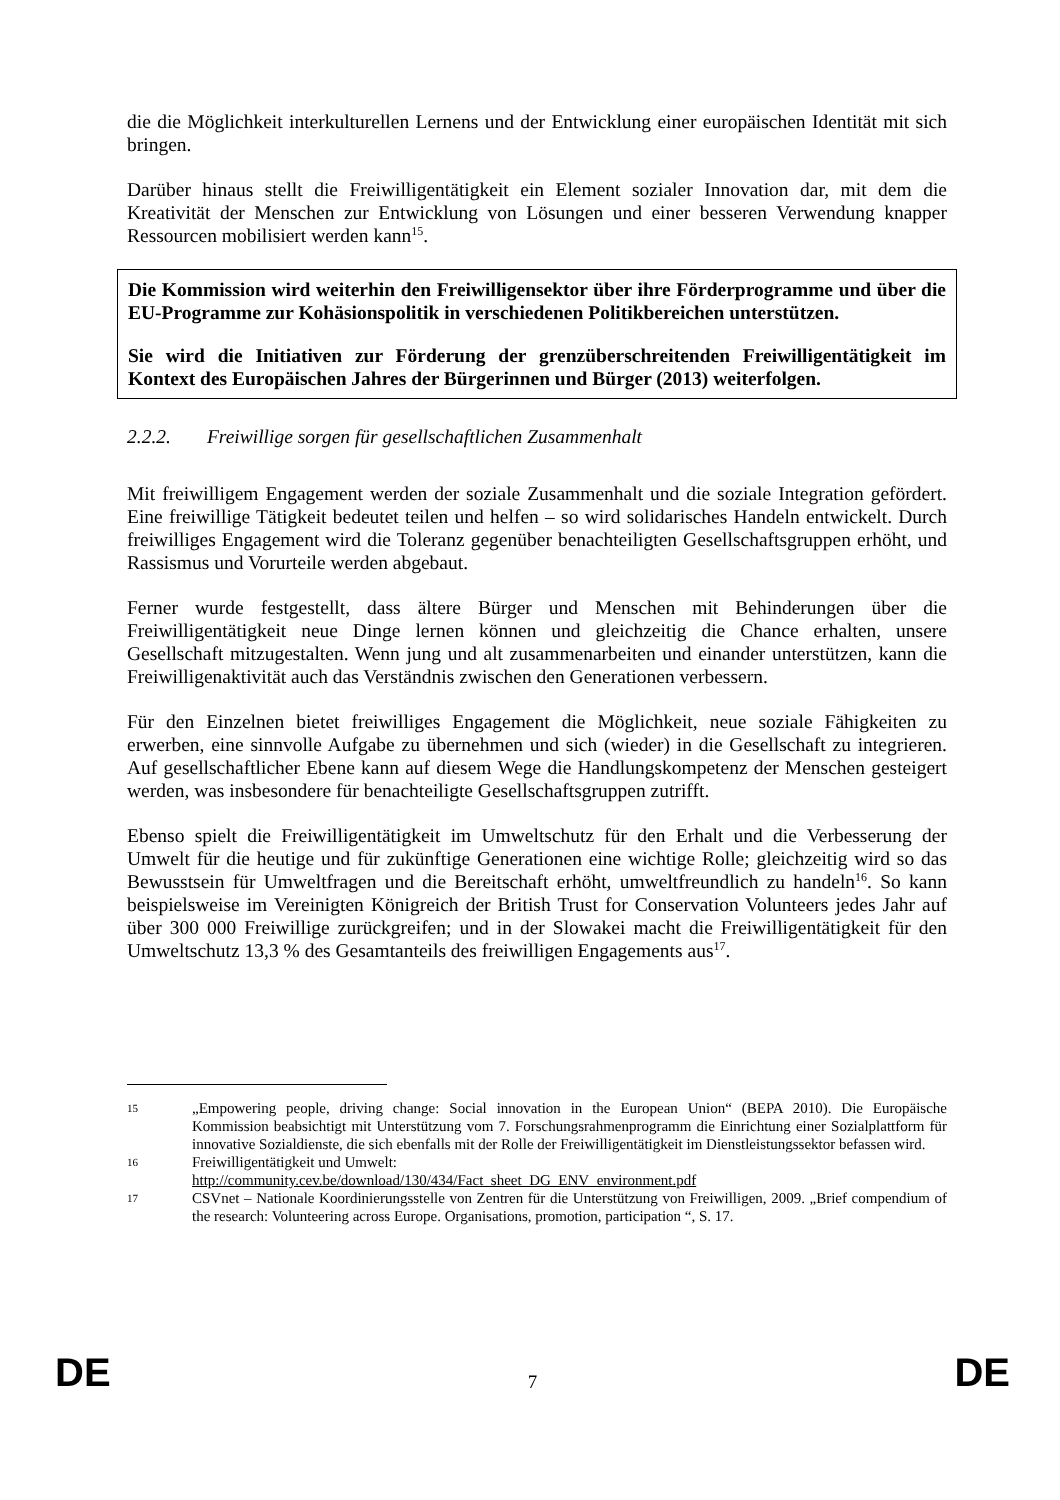die die Möglichkeit interkulturellen Lernens und der Entwicklung einer europäischen Identität mit sich bringen.
Darüber hinaus stellt die Freiwilligentätigkeit ein Element sozialer Innovation dar, mit dem die Kreativität der Menschen zur Entwicklung von Lösungen und einer besseren Verwendung knapper Ressourcen mobilisiert werden kann<sup>15</sup>.
Die Kommission wird weiterhin den Freiwilligensektor über ihre Förderprogramme und über die EU-Programme zur Kohäsionspolitik in verschiedenen Politikbereichen unterstützen.
Sie wird die Initiativen zur Förderung der grenzüberschreitenden Freiwilligentätigkeit im Kontext des Europäischen Jahres der Bürgerinnen und Bürger (2013) weiterfolgen.
2.2.2. Freiwillige sorgen für gesellschaftlichen Zusammenhalt
Mit freiwilligem Engagement werden der soziale Zusammenhalt und die soziale Integration gefördert. Eine freiwillige Tätigkeit bedeutet teilen und helfen – so wird solidarisches Handeln entwickelt. Durch freiwilliges Engagement wird die Toleranz gegenüber benachteiligten Gesellschaftsgruppen erhöht, und Rassismus und Vorurteile werden abgebaut.
Ferner wurde festgestellt, dass ältere Bürger und Menschen mit Behinderungen über die Freiwilligentätigkeit neue Dinge lernen können und gleichzeitig die Chance erhalten, unsere Gesellschaft mitzugestalten. Wenn jung und alt zusammenarbeiten und einander unterstützen, kann die Freiwilligenaktivität auch das Verständnis zwischen den Generationen verbessern.
Für den Einzelnen bietet freiwilliges Engagement die Möglichkeit, neue soziale Fähigkeiten zu erwerben, eine sinnvolle Aufgabe zu übernehmen und sich (wieder) in die Gesellschaft zu integrieren. Auf gesellschaftlicher Ebene kann auf diesem Wege die Handlungskompetenz der Menschen gesteigert werden, was insbesondere für benachteiligte Gesellschaftsgruppen zutrifft.
Ebenso spielt die Freiwilligentätigkeit im Umweltschutz für den Erhalt und die Verbesserung der Umwelt für die heutige und für zukünftige Generationen eine wichtige Rolle; gleichzeitig wird so das Bewusstsein für Umweltfragen und die Bereitschaft erhöht, umweltfreundlich zu handeln<sup>16</sup>. So kann beispielsweise im Vereinigten Königreich der British Trust for Conservation Volunteers jedes Jahr auf über 300 000 Freiwillige zurückgreifen; und in der Slowakei macht die Freiwilligentätigkeit für den Umweltschutz 13,3 % des Gesamtanteils des freiwilligen Engagements aus<sup>17</sup>.
15
„Empowering people, driving change: Social innovation in the European Union“ (BEPA 2010). Die Europäische Kommission beabsichtigt mit Unterstützung vom 7. Forschungsrahmenprogramm die Einrichtung einer Sozialplattform für innovative Sozialdienste, die sich ebenfalls mit der Rolle der Freiwilligentätigkeit im Dienstleistungssektor befassen wird.
16
Freiwilligentätigkeit und Umwelt:
http://community.cev.be/download/130/434/Fact_sheet_DG_ENV_environment.pdf
17
CSVnet – Nationale Koordinierungsstelle von Zentren für die Unterstützung von Freiwilligen, 2009. „Brief compendium of the research: Volunteering across Europe. Organisations, promotion, participation “, S. 17.
DE 7 DE